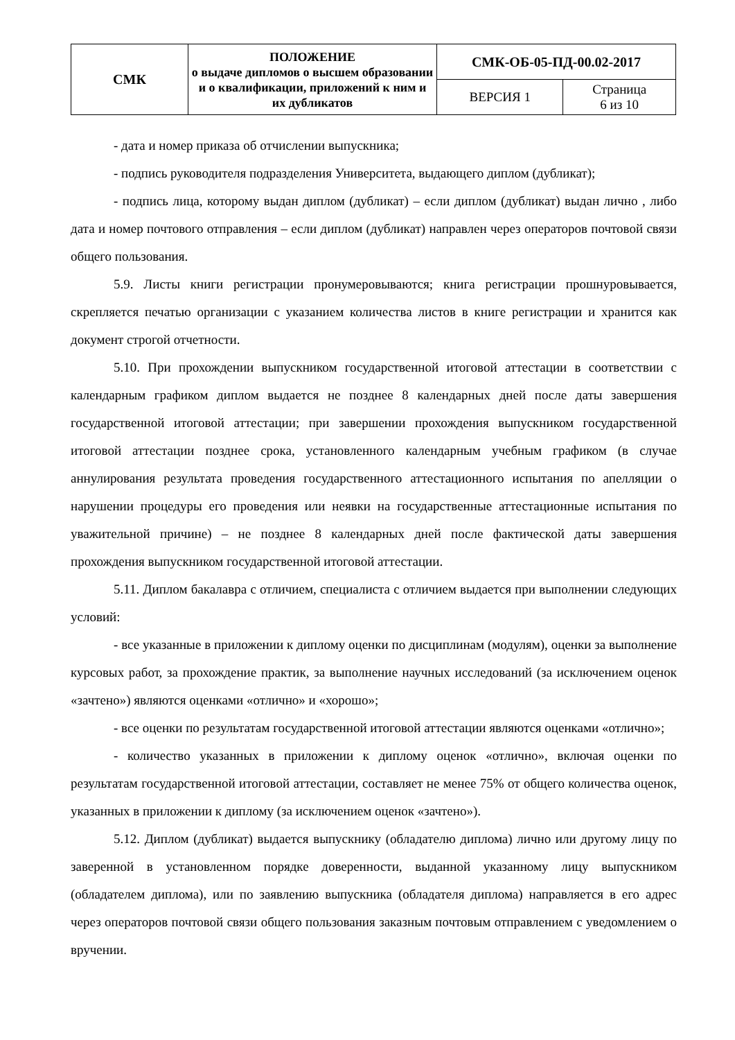| СМК | ПОЛОЖЕНИЕ о выдаче дипломов о высшем образовании и о квалификации, приложений к ним и их дубликатов | СМК-ОБ-05-ПД-00.02-2017 | |
| | | ВЕРСИЯ 1 | Страница 6 из 10 |
- дата и номер приказа об отчислении выпускника;
- подпись руководителя подразделения Университета, выдающего диплом (дубликат);
- подпись лица, которому выдан диплом (дубликат) – если диплом (дубликат) выдан лично , либо дата и номер почтового отправления – если диплом (дубликат) направлен через операторов почтовой связи общего пользования.
5.9. Листы книги регистрации пронумеровываются; книга регистрации прошнуровывается, скрепляется печатью организации с указанием количества листов в книге регистрации и хранится как документ строгой отчетности.
5.10. При прохождении выпускником государственной итоговой аттестации в соответствии с календарным графиком диплом выдается не позднее 8 календарных дней после даты завершения государственной итоговой аттестации; при завершении прохождения выпускником государственной итоговой аттестации позднее срока, установленного календарным учебным графиком (в случае аннулирования результата проведения государственного аттестационного испытания по апелляции о нарушении процедуры его проведения или неявки на государственные аттестационные испытания по уважительной причине) – не позднее 8 календарных дней после фактической даты завершения прохождения выпускником государственной итоговой аттестации.
5.11. Диплом бакалавра с отличием, специалиста с отличием выдается при выполнении следующих условий:
- все указанные в приложении к диплому оценки по дисциплинам (модулям), оценки за выполнение курсовых работ, за прохождение практик, за выполнение научных исследований (за исключением оценок «зачтено») являются оценками «отлично» и «хорошо»;
- все оценки по результатам государственной итоговой аттестации являются оценками «отлично»;
- количество указанных в приложении к диплому оценок «отлично», включая оценки по результатам государственной итоговой аттестации, составляет не менее 75% от общего количества оценок, указанных в приложении к диплому (за исключением оценок «зачтено»).
5.12. Диплом (дубликат) выдается выпускнику (обладателю диплома) лично или другому лицу по заверенной в установленном порядке доверенности, выданной указанному лицу выпускником (обладателем диплома), или по заявлению выпускника (обладателя диплома) направляется в его адрес через операторов почтовой связи общего пользования заказным почтовым отправлением с уведомлением о вручении.